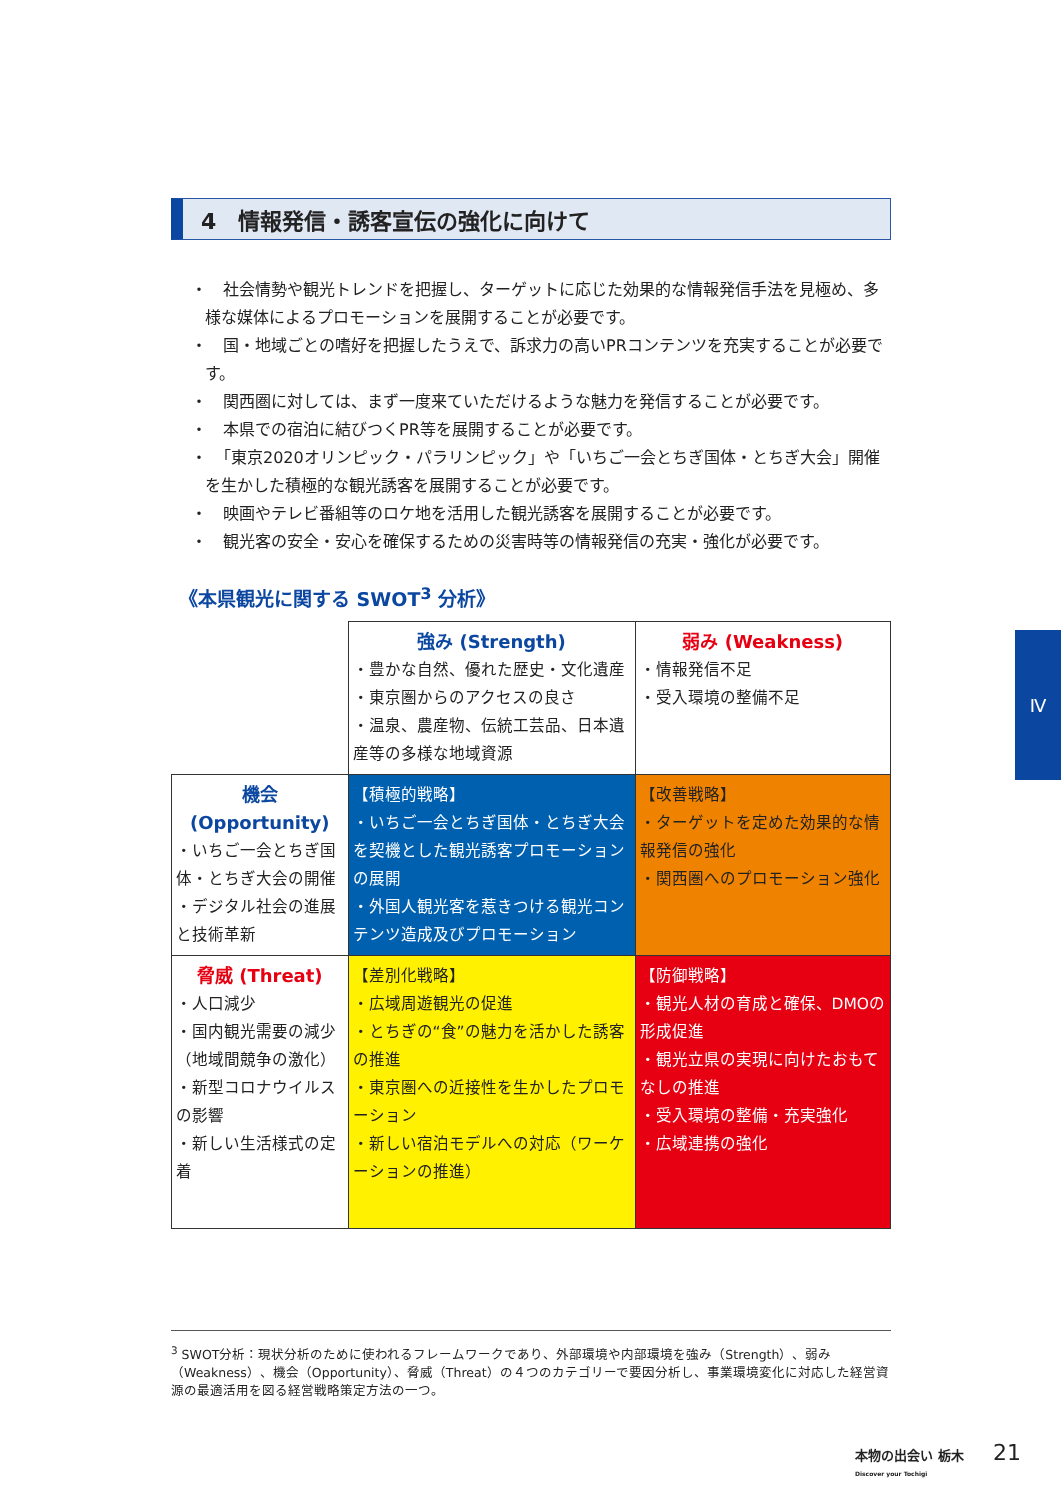4　情報発信・誘客宣伝の強化に向けて
・　社会情勢や観光トレンドを把握し、ターゲットに応じた効果的な情報発信手法を見極め、多様な媒体によるプロモーションを展開することが必要です。
・　国・地域ごとの嗜好を把握したうえで、訴求力の高いPRコンテンツを充実することが必要です。
・　関西圏に対しては、まず一度来ていただけるような魅力を発信することが必要です。
・　本県での宿泊に結びつくPR等を展開することが必要です。
・　「東京2020オリンピック・パラリンピック」や「いちご一会とちぎ国体・とちぎ大会」開催を生かした積極的な観光誘客を展開することが必要です。
・　映画やテレビ番組等のロケ地を活用した観光誘客を展開することが必要です。
・　観光客の安全・安心を確保するための災害時等の情報発信の充実・強化が必要です。
《本県観光に関する SWOT<sup>3</sup> 分析》
| | 強み (Strength) ・豊かな自然、優れた歴史・文化遺産 ・東京圏からのアクセスの良さ ・温泉、農産物、伝統工芸品、日本遺産等の多様な地域資源 | 弱み (Weakness) ・情報発信不足 ・受入環境の整備不足 |
| 機会 (Opportunity) ・いちご一会とちぎ国体・とちぎ大会の開催 ・デジタル社会の進展と技術革新 | 【積極的戦略】 ・いちご一会とちぎ国体・とちぎ大会を契機とした観光誘客プロモーションの展開 ・外国人観光客を惹きつける観光コンテンツ造成及びプロモーション | 【改善戦略】 ・ターゲットを定めた効果的な情報発信の強化 ・関西圏へのプロモーション強化 |
| 脅威 (Threat) ・人口減少 ・国内観光需要の減少（地域間競争の激化） ・新型コロナウイルスの影響 ・新しい生活様式の定着 | 【差別化戦略】 ・広域周遊観光の促進 ・とちぎの“食”の魅力を活かした誘客の推進 ・東京圏への近接性を生かしたプロモーション ・新しい宿泊モデルへの対応（ワーケーションの推進） | 【防御戦略】 ・観光人材の育成と確保、DMOの形成促進 ・観光立県の実現に向けたおもてなしの推進 ・受入環境の整備・充実強化 ・広域連携の強化 |
<sup>3</sup> SWOT分析：現状分析のために使われるフレームワークであり、外部環境や内部環境を強み（Strength）、弱み（Weakness）、機会（Opportunity）、脅威（Threat）の４つのカテゴリーで要因分析し、事業環境変化に対応した経営資源の最適活用を図る経営戦略策定方法の一つ。
Ⅳ
本物の出会い 栃木
Discover your Tochigi
21